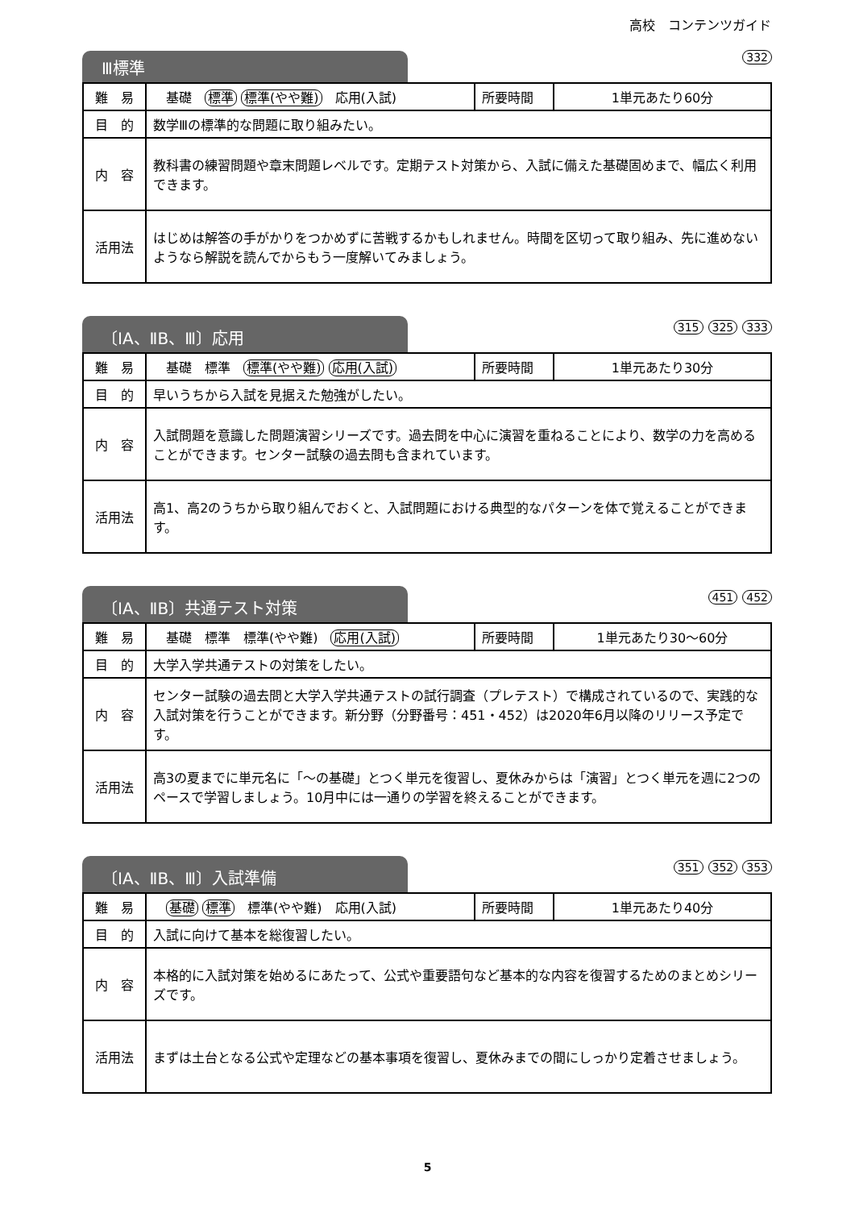高校　コンテンツガイド
Ⅲ標準
332
| 難 易 | 基礎 標準 標準(やや難) 応用(入試) | 所要時間 | 1単元あたり60分 |
| 目 的 | 数学Ⅲの標準的な問題に取り組みたい。 | | |
| 内 容 | 教科書の練習問題や章末問題レベルです。定期テスト対策から、入試に備えた基礎固めまで、幅広く利用できます。 | | |
| 活用法 | はじめは解答の手がかりをつかめずに苦戦するかもしれません。時間を区切って取り組み、先に進めないようなら解説を読んでからもう一度解いてみましょう。 | | |
〔ⅠA、ⅡB、Ⅲ〕応用
315 325 333
| 難 易 | 基礎 標準 標準(やや難) 応用(入試) | 所要時間 | 1単元あたり30分 |
| 目 的 | 早いうちから入試を見据えた勉強がしたい。 | | |
| 内 容 | 入試問題を意識した問題演習シリーズです。過去問を中心に演習を重ねることにより、数学の力を高めることができます。センター試験の過去問も含まれています。 | | |
| 活用法 | 高1、高2のうちから取り組んでおくと、入試問題における典型的なパターンを体で覚えることができます。 | | |
〔ⅠA、ⅡB〕共通テスト対策
451 452
| 難 易 | 基礎 標準 標準(やや難) 応用(入試) | 所要時間 | 1単元あたり30〜60分 |
| 目 的 | 大学入学共通テストの対策をしたい。 | | |
| 内 容 | センター試験の過去問と大学入学共通テストの試行調査（プレテスト）で構成されているので、実践的な入試対策を行うことができます。新分野（分野番号：451・452）は2020年6月以降のリリース予定です。 | | |
| 活用法 | 高3の夏までに単元名に「〜の基礎」とつく単元を復習し、夏休みからは「演習」とつく単元を週に2つのペースで学習しましょう。10月中には一通りの学習を終えることができます。 | | |
〔ⅠA、ⅡB、Ⅲ〕入試準備
351 352 353
| 難 易 | 基礎 標準 標準(やや難) 応用(入試) | 所要時間 | 1単元あたり40分 |
| 目 的 | 入試に向けて基本を総復習したい。 | | |
| 内 容 | 本格的に入試対策を始めるにあたって、公式や重要語句など基本的な内容を復習するためのまとめシリーズです。 | | |
| 活用法 | まずは土台となる公式や定理などの基本事項を復習し、夏休みまでの間にしっかり定着させましょう。 | | |
5